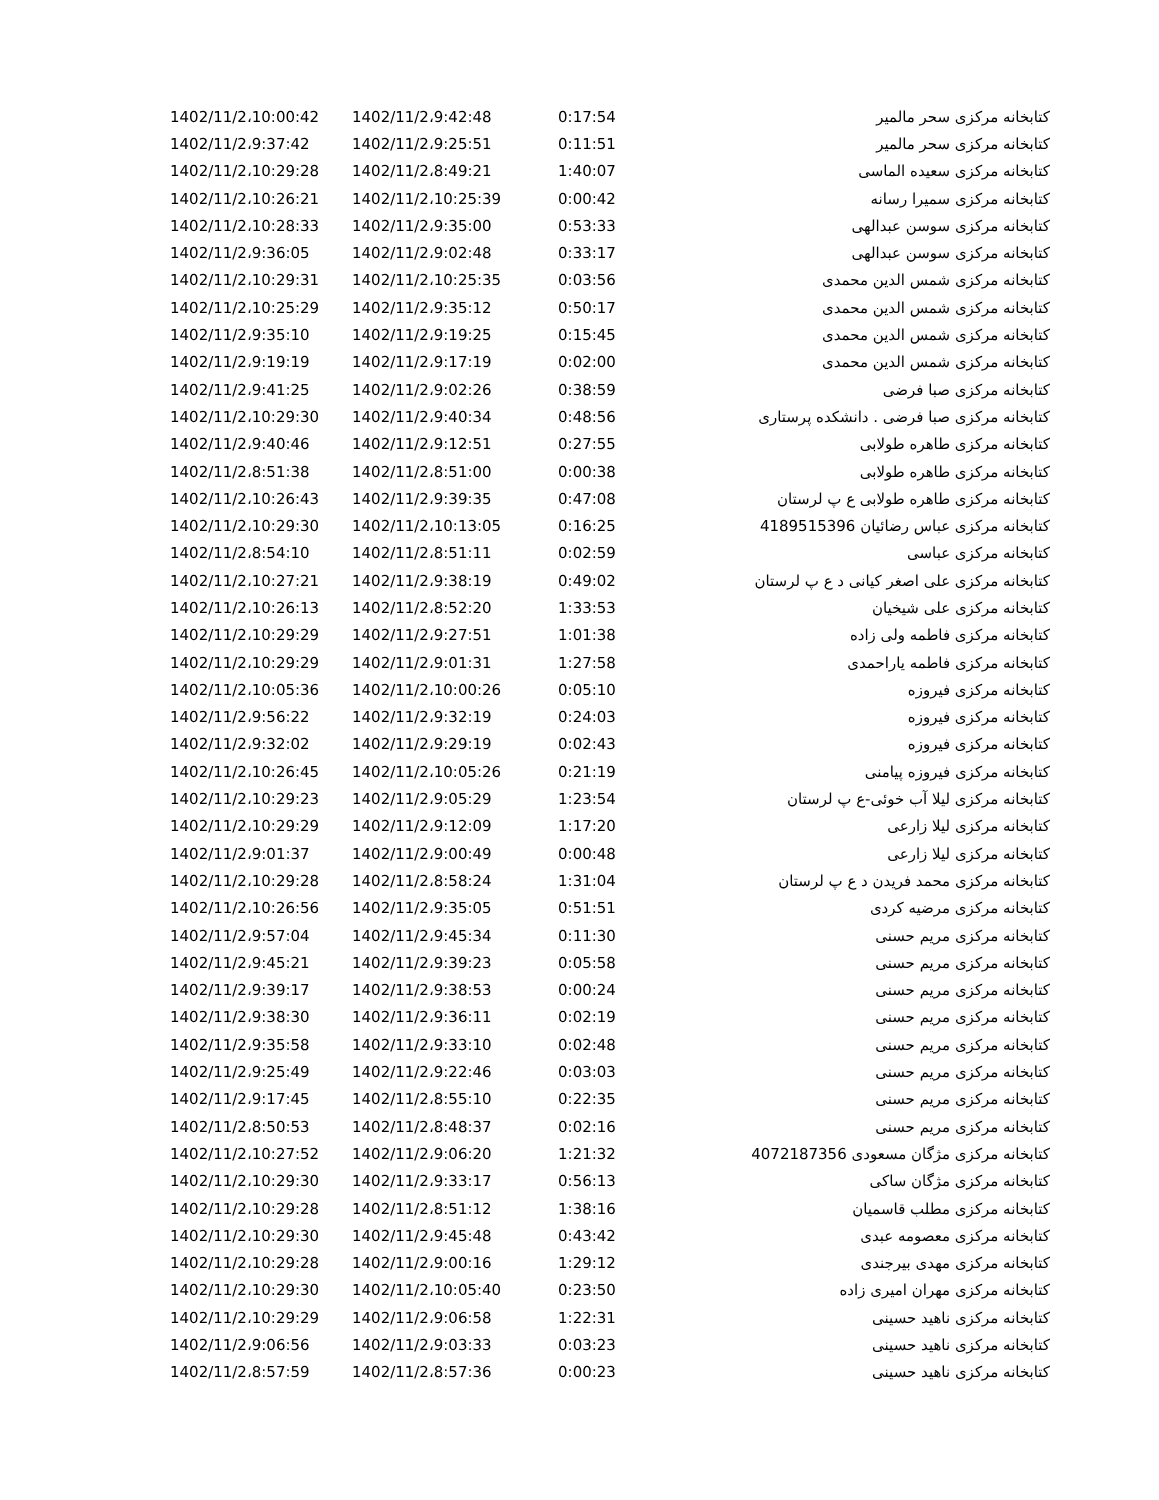| 1402/11/2،10:00:42 | 1402/11/2،9:42:48 | 0:17:54 | کتابخانه مرکزی سحر مالمیر |
| 1402/11/2،9:37:42 | 1402/11/2،9:25:51 | 0:11:51 | کتابخانه مرکزی سحر مالمیر |
| 1402/11/2،10:29:28 | 1402/11/2،8:49:21 | 1:40:07 | کتابخانه مرکزی سعیده الماسی |
| 1402/11/2،10:26:21 | 1402/11/2،10:25:39 | 0:00:42 | کتابخانه مرکزی سمیرا رسانه |
| 1402/11/2،10:28:33 | 1402/11/2،9:35:00 | 0:53:33 | کتابخانه مرکزی سوسن عبدالهی |
| 1402/11/2،9:36:05 | 1402/11/2،9:02:48 | 0:33:17 | کتابخانه مرکزی سوسن عبدالهی |
| 1402/11/2،10:29:31 | 1402/11/2،10:25:35 | 0:03:56 | کتابخانه مرکزی شمس الدین محمدی |
| 1402/11/2،10:25:29 | 1402/11/2،9:35:12 | 0:50:17 | کتابخانه مرکزی شمس الدین محمدی |
| 1402/11/2،9:35:10 | 1402/11/2،9:19:25 | 0:15:45 | کتابخانه مرکزی شمس الدین محمدی |
| 1402/11/2،9:19:19 | 1402/11/2،9:17:19 | 0:02:00 | کتابخانه مرکزی شمس الدین محمدی |
| 1402/11/2،9:41:25 | 1402/11/2،9:02:26 | 0:38:59 | کتابخانه مرکزی صبا فرضی |
| 1402/11/2،10:29:30 | 1402/11/2،9:40:34 | 0:48:56 | کتابخانه مرکزی صبا فرضی . دانشکده پرستاری |
| 1402/11/2،9:40:46 | 1402/11/2،9:12:51 | 0:27:55 | کتابخانه مرکزی طاهره طولابی |
| 1402/11/2،8:51:38 | 1402/11/2،8:51:00 | 0:00:38 | کتابخانه مرکزی طاهره طولابی |
| 1402/11/2،10:26:43 | 1402/11/2،9:39:35 | 0:47:08 | کتابخانه مرکزی طاهره طولابی ع پ لرستان |
| 1402/11/2،10:29:30 | 1402/11/2،10:13:05 | 0:16:25 | کتابخانه مرکزی عباس رضائیان 4189515396 |
| 1402/11/2،8:54:10 | 1402/11/2،8:51:11 | 0:02:59 | کتابخانه مرکزی عباسی |
| 1402/11/2،10:27:21 | 1402/11/2،9:38:19 | 0:49:02 | کتابخانه مرکزی علی اصغر کیانی د ع پ لرستان |
| 1402/11/2،10:26:13 | 1402/11/2،8:52:20 | 1:33:53 | کتابخانه مرکزی علی شیخیان |
| 1402/11/2،10:29:29 | 1402/11/2،9:27:51 | 1:01:38 | کتابخانه مرکزی فاطمه ولی زاده |
| 1402/11/2،10:29:29 | 1402/11/2،9:01:31 | 1:27:58 | کتابخانه مرکزی فاطمه یاراحمدی |
| 1402/11/2،10:05:36 | 1402/11/2،10:00:26 | 0:05:10 | کتابخانه مرکزی فیروزه |
| 1402/11/2،9:56:22 | 1402/11/2،9:32:19 | 0:24:03 | کتابخانه مرکزی فیروزه |
| 1402/11/2،9:32:02 | 1402/11/2،9:29:19 | 0:02:43 | کتابخانه مرکزی فیروزه |
| 1402/11/2،10:26:45 | 1402/11/2،10:05:26 | 0:21:19 | کتابخانه مرکزی فیروزه پیامنی |
| 1402/11/2،10:29:23 | 1402/11/2،9:05:29 | 1:23:54 | کتابخانه مرکزی لیلا آب خوئی-ع پ لرستان |
| 1402/11/2،10:29:29 | 1402/11/2،9:12:09 | 1:17:20 | کتابخانه مرکزی لیلا زارعی |
| 1402/11/2،9:01:37 | 1402/11/2،9:00:49 | 0:00:48 | کتابخانه مرکزی لیلا زارعی |
| 1402/11/2،10:29:28 | 1402/11/2،8:58:24 | 1:31:04 | کتابخانه مرکزی محمد فریدن د ع پ لرستان |
| 1402/11/2،10:26:56 | 1402/11/2،9:35:05 | 0:51:51 | کتابخانه مرکزی مرضیه کردی |
| 1402/11/2،9:57:04 | 1402/11/2،9:45:34 | 0:11:30 | کتابخانه مرکزی مریم حسنی |
| 1402/11/2،9:45:21 | 1402/11/2،9:39:23 | 0:05:58 | کتابخانه مرکزی مریم حسنی |
| 1402/11/2،9:39:17 | 1402/11/2،9:38:53 | 0:00:24 | کتابخانه مرکزی مریم حسنی |
| 1402/11/2،9:38:30 | 1402/11/2،9:36:11 | 0:02:19 | کتابخانه مرکزی مریم حسنی |
| 1402/11/2،9:35:58 | 1402/11/2،9:33:10 | 0:02:48 | کتابخانه مرکزی مریم حسنی |
| 1402/11/2،9:25:49 | 1402/11/2،9:22:46 | 0:03:03 | کتابخانه مرکزی مریم حسنی |
| 1402/11/2،9:17:45 | 1402/11/2،8:55:10 | 0:22:35 | کتابخانه مرکزی مریم حسنی |
| 1402/11/2،8:50:53 | 1402/11/2،8:48:37 | 0:02:16 | کتابخانه مرکزی مریم حسنی |
| 1402/11/2،10:27:52 | 1402/11/2،9:06:20 | 1:21:32 | کتابخانه مرکزی مژگان مسعودی 4072187356 |
| 1402/11/2،10:29:30 | 1402/11/2،9:33:17 | 0:56:13 | کتابخانه مرکزی مژگان ساکی |
| 1402/11/2،10:29:28 | 1402/11/2،8:51:12 | 1:38:16 | کتابخانه مرکزی مطلب قاسمیان |
| 1402/11/2،10:29:30 | 1402/11/2،9:45:48 | 0:43:42 | کتابخانه مرکزی معصومه عبدی |
| 1402/11/2،10:29:28 | 1402/11/2،9:00:16 | 1:29:12 | کتابخانه مرکزی مهدی بیرجندی |
| 1402/11/2،10:29:30 | 1402/11/2،10:05:40 | 0:23:50 | کتابخانه مرکزی مهران امیری زاده |
| 1402/11/2،10:29:29 | 1402/11/2،9:06:58 | 1:22:31 | کتابخانه مرکزی ناهید حسینی |
| 1402/11/2،9:06:56 | 1402/11/2،9:03:33 | 0:03:23 | کتابخانه مرکزی ناهید حسینی |
| 1402/11/2،8:57:59 | 1402/11/2،8:57:36 | 0:00:23 | کتابخانه مرکزی ناهید حسینی |